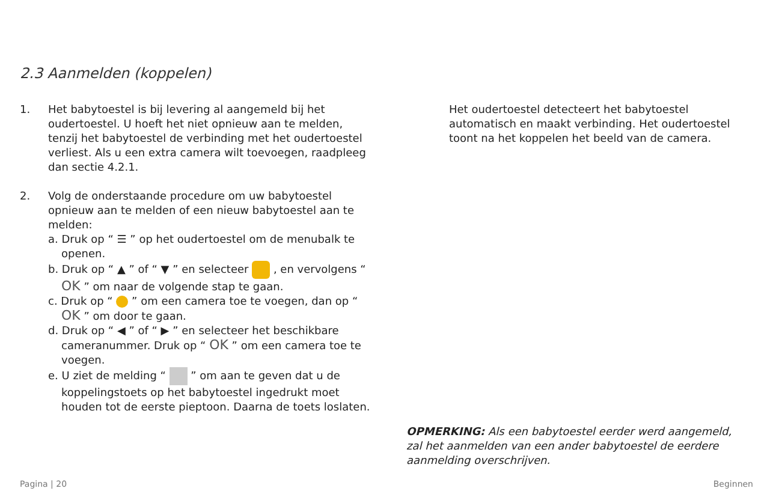2.3 Aanmelden (koppelen)
1. Het babytoestel is bij levering al aangemeld bij het oudertoestel. U hoeft het niet opnieuw aan te melden, tenzij het babytoestel de verbinding met het oudertoestel verliest. Als u een extra camera wilt toevoegen, raadpleeg dan sectie 4.2.1.
2. Volg de onderstaande procedure om uw babytoestel opnieuw aan te melden of een nieuw babytoestel aan te melden:
a. Druk op “ ☰ ” op het oudertoestel om de menubalk te openen.
b. Druk op “ ▲ ” of “ ▼ ” en selecteer , en vervolgens “ OK ” om naar de volgende stap te gaan.
c. Druk op “ ” om een camera toe te voegen, dan op “ OK ” om door te gaan.
d. Druk op “ ◀ ” of “ ▶ ” en selecteer het beschikbare cameranummer. Druk op “ OK ” om een camera toe te voegen.
e. U ziet de melding “ ” om aan te geven dat u de koppelingstoets op het babytoestel ingedrukt moet houden tot de eerste pieptoon. Daarna de toets loslaten.
Het oudertoestel detecteert het babytoestel automatisch en maakt verbinding. Het oudertoestel toont na het koppelen het beeld van de camera.
OPMERKING: Als een babytoestel eerder werd aangemeld, zal het aanmelden van een ander babytoestel de eerdere aanmelding overschrijven.
Pagina | 20 Beginnen